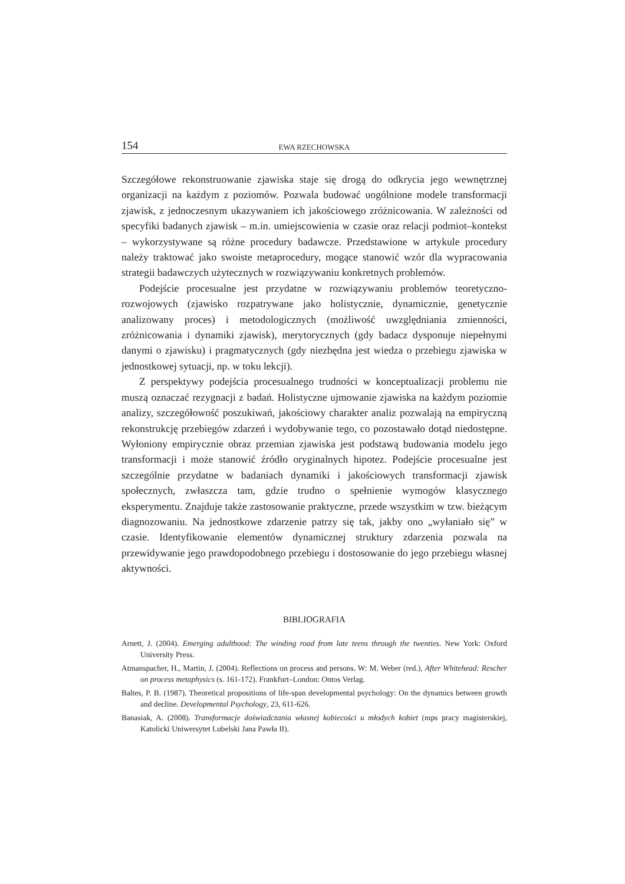154 EWA RZECHOWSKA
Szczegółowe rekonstruowanie zjawiska staje się drogą do odkrycia jego wewnętrznej organizacji na każdym z poziomów. Pozwala budować uogólnione modele transformacji zjawisk, z jednoczesnym ukazywaniem ich jakościowego zróżnicowania. W zależności od specyfiki badanych zjawisk – m.in. umiejscowienia w czasie oraz relacji podmiot–kontekst – wykorzystywane są różne procedury badawcze. Przedstawione w artykule procedury należy traktować jako swoiste metaprocedury, mogące stanowić wzór dla wypracowania strategii badawczych użytecznych w rozwiązywaniu konkretnych problemów.
Podejście procesualne jest przydatne w rozwiązywaniu problemów teoretyczno-rozwojowych (zjawisko rozpatrywane jako holistycznie, dynamicznie, genetycznie analizowany proces) i metodologicznych (możliwość uwzględniania zmienności, zróżnicowania i dynamiki zjawisk), merytorycznych (gdy badacz dysponuje niepełnymi danymi o zjawisku) i pragmatycznych (gdy niezbędna jest wiedza o przebiegu zjawiska w jednostkowej sytuacji, np. w toku lekcji).
Z perspektywy podejścia procesualnego trudności w konceptualizacji problemu nie muszą oznaczać rezygnacji z badań. Holistyczne ujmowanie zjawiska na każdym poziomie analizy, szczegółowość poszukiwań, jakościowy charakter analiz pozwalają na empiryczną rekonstrukcję przebiegów zdarzeń i wydobywanie tego, co pozostawało dotąd niedostępne. Wyłoniony empirycznie obraz przemian zjawiska jest podstawą budowania modelu jego transformacji i może stanowić źródło oryginalnych hipotez. Podejście procesualne jest szczególnie przydatne w badaniach dynamiki i jakościowych transformacji zjawisk społecznych, zwłaszcza tam, gdzie trudno o spełnienie wymogów klasycznego eksperymentu. Znajduje także zastosowanie praktyczne, przede wszystkim w tzw. bieżącym diagnozowaniu. Na jednostkowe zdarzenie patrzy się tak, jakby ono „wyłaniało się” w czasie. Identyfikowanie elementów dynamicznej struktury zdarzenia pozwala na przewidywanie jego prawdopodobnego przebiegu i dostosowanie do jego przebiegu własnej aktywności.
BIBLIOGRAFIA
Arnett, J. (2004). Emerging adulthood: The winding road from late teens through the twenties. New York: Oxford University Press.
Atmanspacher, H., Martin, J. (2004). Reflections on process and persons. W: M. Weber (red.), After Whitehead: Rescher on process metaphysics (s. 161-172). Frankfurt–London: Ontos Verlag.
Baltes, P. B. (1987). Theoretical propositions of life-span developmental psychology: On the dynamics between growth and decline. Developmental Psychology, 23, 611-626.
Banasiak, A. (2008). Transformacje doświadczania własnej kobiecości u młodych kobiet (mps pracy magisterskiej, Katolicki Uniwersytet Lubelski Jana Pawła II).